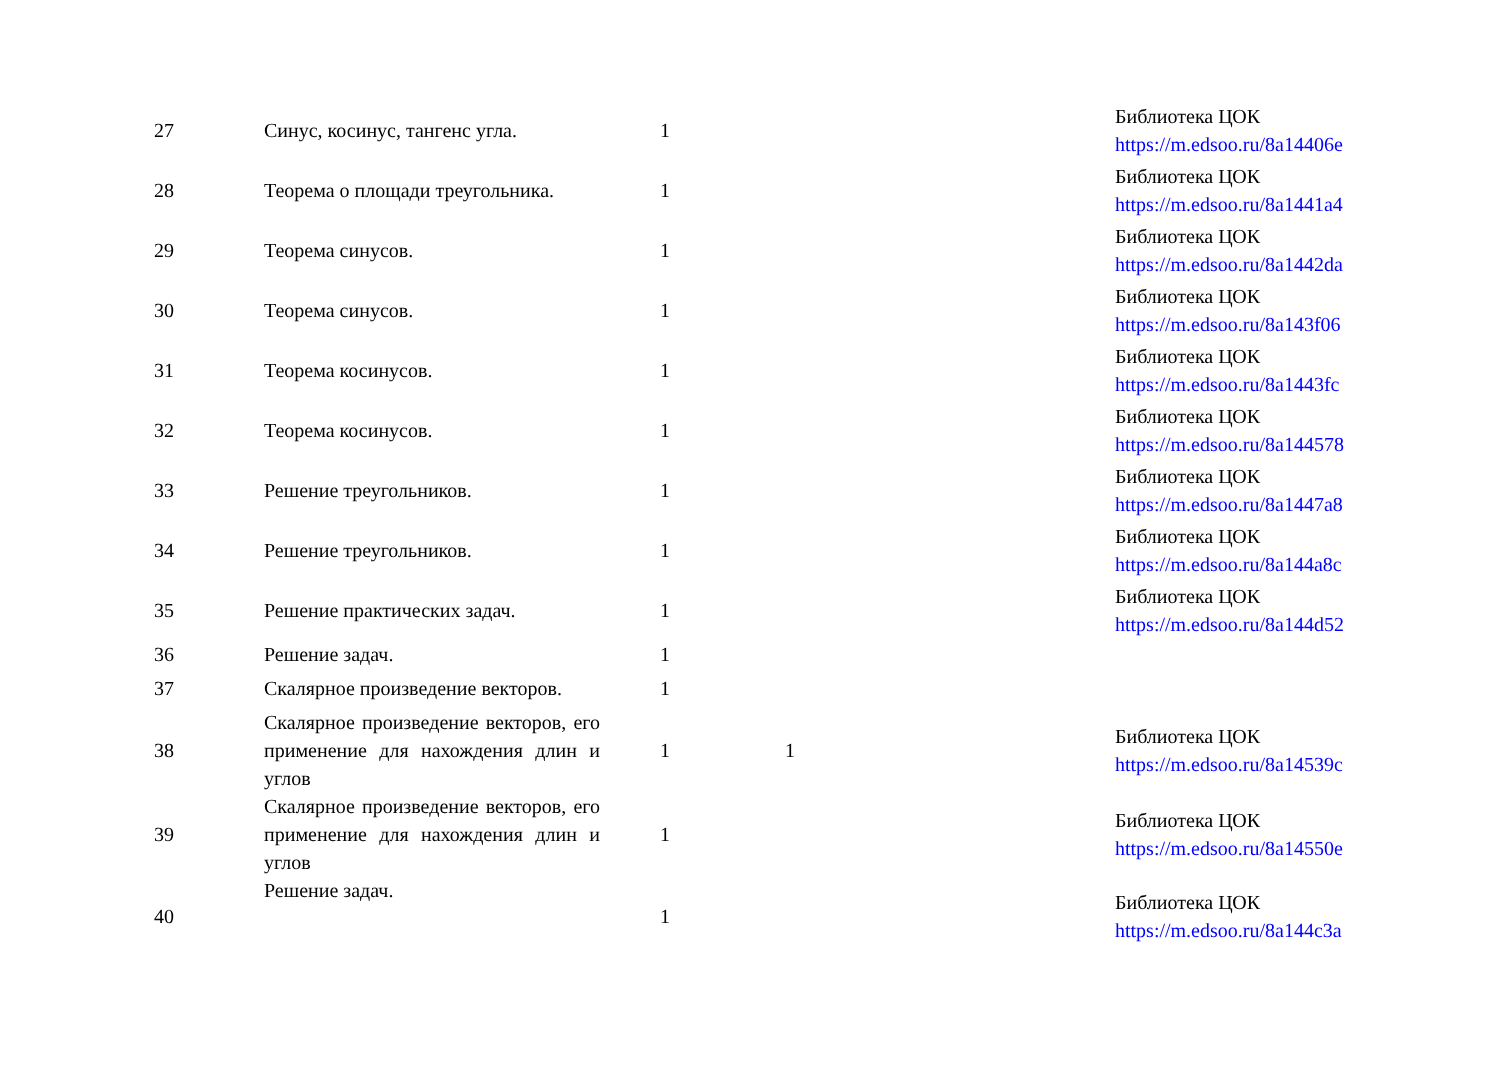| 27 | Синус, косинус, тангенс угла. | 1 | | Библиотека ЦОК https://m.edsoo.ru/8a14406e |
| 28 | Теорема о площади треугольника. | 1 | | Библиотека ЦОК https://m.edsoo.ru/8a1441a4 |
| 29 | Теорема синусов. | 1 | | Библиотека ЦОК https://m.edsoo.ru/8a1442da |
| 30 | Теорема синусов. | 1 | | Библиотека ЦОК https://m.edsoo.ru/8a143f06 |
| 31 | Теорема косинусов. | 1 | | Библиотека ЦОК https://m.edsoo.ru/8a1443fc |
| 32 | Теорема косинусов. | 1 | | Библиотека ЦОК https://m.edsoo.ru/8a144578 |
| 33 | Решение треугольников. | 1 | | Библиотека ЦОК https://m.edsoo.ru/8a1447a8 |
| 34 | Решение треугольников. | 1 | | Библиотека ЦОК https://m.edsoo.ru/8a144a8c |
| 35 | Решение практических задач. | 1 | | Библиотека ЦОК https://m.edsoo.ru/8a144d52 |
| 36 | Решение задач. | 1 | | |
| 37 | Скалярное произведение векторов. | 1 | | |
| 38 | Скалярное произведение векторов, его применение для нахождения длин и углов | 1 | 1 | Библиотека ЦОК https://m.edsoo.ru/8a14539c |
| 39 | Скалярное произведение векторов, его применение для нахождения длин и углов | 1 | | Библиотека ЦОК https://m.edsoo.ru/8a14550e |
| 40 | Решение задач. | 1 | | Библиотека ЦОК https://m.edsoo.ru/8a144c3a |